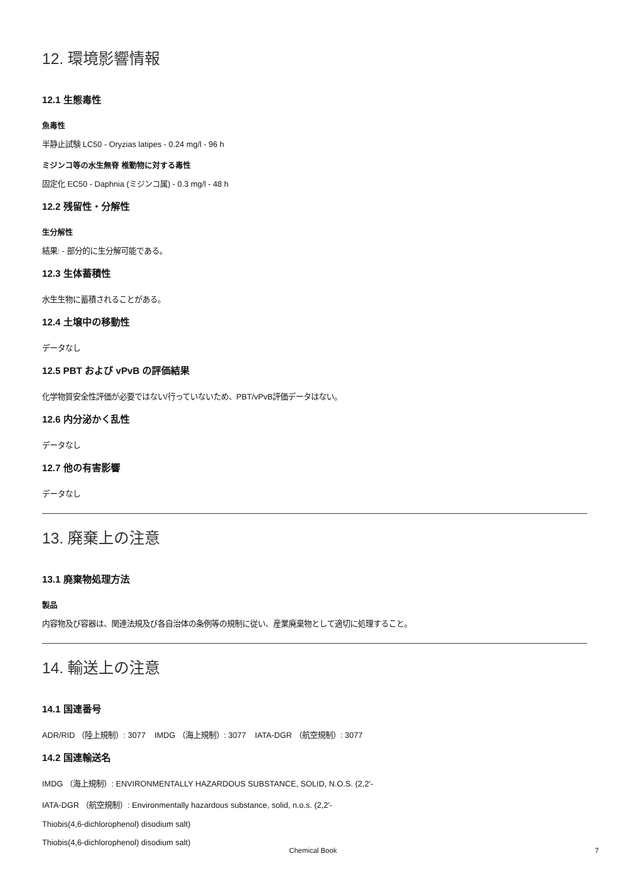12. 環境影響情報
12.1 生態毒性
魚毒性
半静止試験 LC50 - Oryzias latipes - 0.24 mg/l - 96 h
ミジンコ等の水生無脊 椎動物に対する毒性
固定化 EC50 - Daphnia (ミジンコ属) - 0.3 mg/l - 48 h
12.2 残留性・分解性
生分解性
結果: - 部分的に生分解可能である。
12.3 生体蓄積性
水生生物に蓄積されることがある。
12.4 土壌中の移動性
データなし
12.5 PBT および vPvB の評価結果
化学物質安全性評価が必要ではない/行っていないため、PBT/vPvB評価データはない。
12.6 内分泌かく乱性
データなし
12.7 他の有害影響
データなし
13. 廃棄上の注意
13.1 廃棄物処理方法
製品
内容物及び容器は、関連法規及び各自治体の条例等の規制に従い、産業廃棄物として適切に処理すること。
14. 輸送上の注意
14.1 国連番号
ADR/RID （陸上規制）: 3077 IMDG （海上規制）: 3077 IATA-DGR （航空規制）: 3077
14.2 国連輸送名
IMDG （海上規制）: ENVIRONMENTALLY HAZARDOUS SUBSTANCE, SOLID, N.O.S. (2,2′-
IATA-DGR （航空規制）: Environmentally hazardous substance, solid, n.o.s. (2,2′-
Thiobis(4,6-dichlorophenol) disodium salt)
Thiobis(4,6-dichlorophenol) disodium salt)
Chemical Book 7